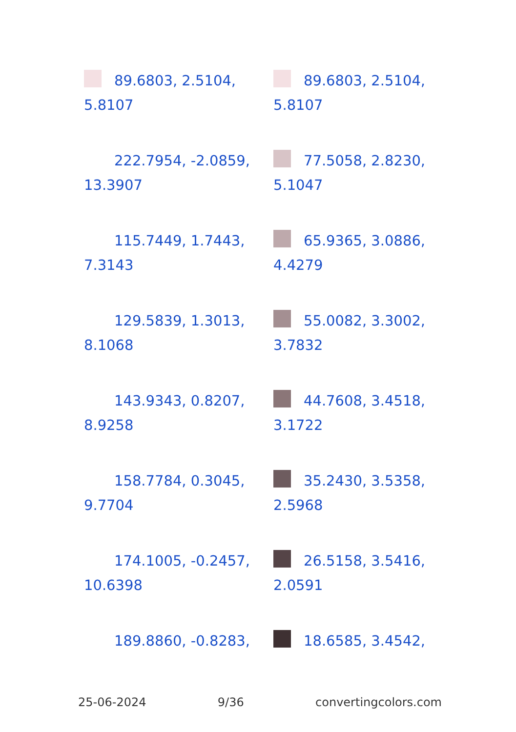| 89.6803, 2.5104, 5.8107 | 89.6803, 2.5104, 5.8107 |
| 222.7954, -2.0859, 13.3907 | 77.5058, 2.8230, 5.1047 |
| 115.7449, 1.7443, 7.3143 | 65.9365, 3.0886, 4.4279 |
| 129.5839, 1.3013, 8.1068 | 55.0082, 3.3002, 3.7832 |
| 143.9343, 0.8207, 8.9258 | 44.7608, 3.4518, 3.1722 |
| 158.7784, 0.3045, 9.7704 | 35.2430, 3.5358, 2.5968 |
| 174.1005, -0.2457, 10.6398 | 26.5158, 3.5416, 2.0591 |
| 189.8860, -0.8283, | 18.6585, 3.4542, |
25-06-2024 9/36 convertingcolors.com